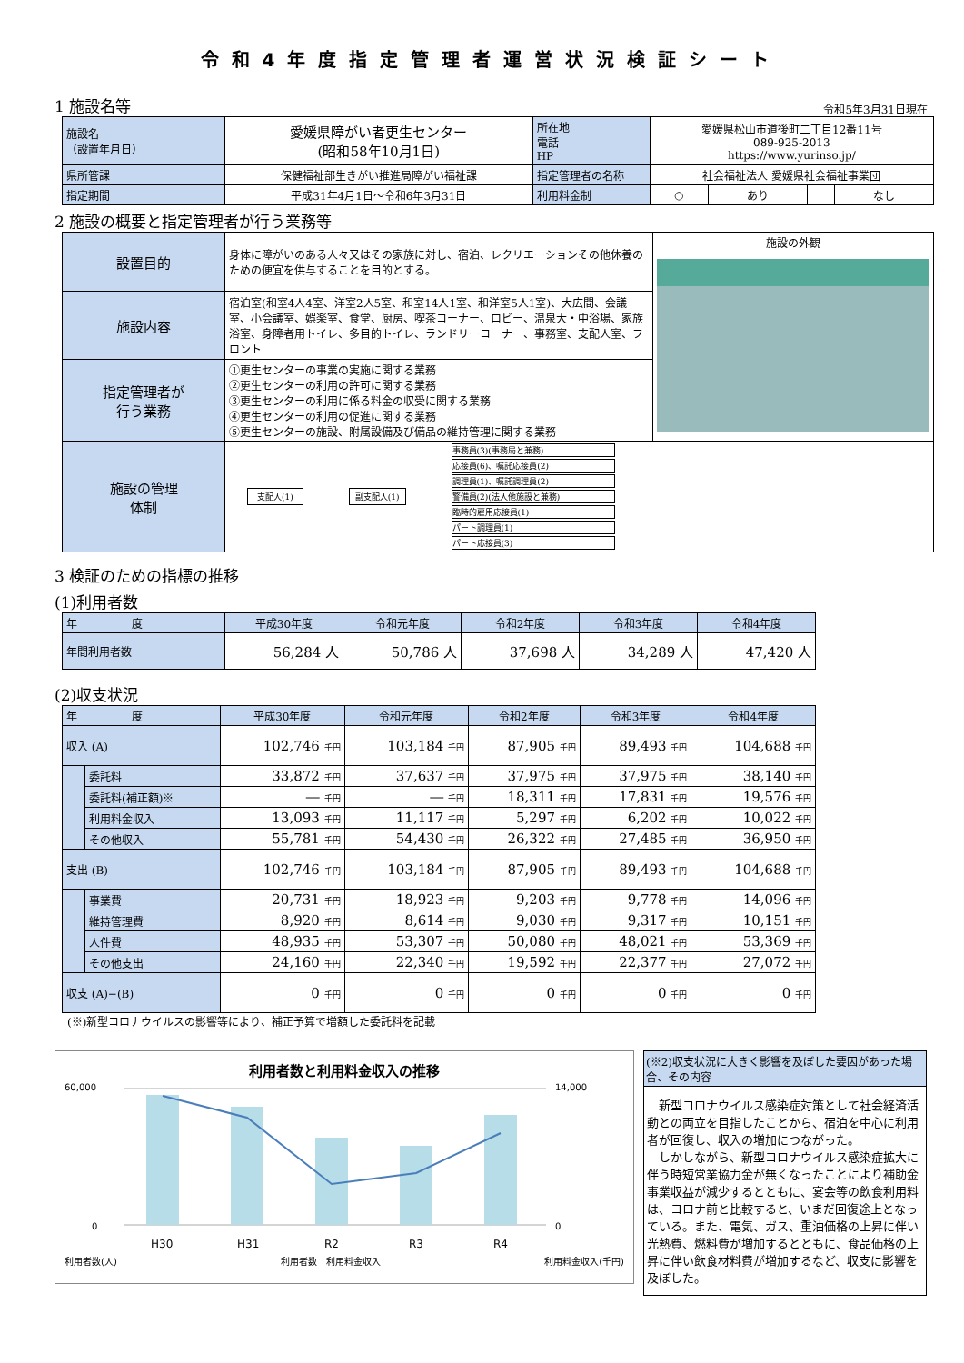令和4年度指定管理者運営状況検証シート
1 施設名等
令和5年3月31日現在
| 施設名 （設置年月日） | 愛媛県障がい者更生センター (昭和58年10月1日) | 所在地 電話 HP | 愛媛県松山市道後町二丁目12番11号 089-925-2013 https://www.yurinso.jp/ | | | |
| 県所管課 | 保健福祉部生きがい推進局障がい福祉課 | 指定管理者の名称 | 社会福祉法人 愛媛県社会福祉事業団 | | | |
| 指定期間 | 平成31年4月1日～令和6年3月31日 | 利用料金制 | ○ | あり | | なし |
2 施設の概要と指定管理者が行う業務等
| 設置目的 | 身体に障がいのある人々又はその家族に対し、宿泊、レクリエーションその他休養のための便宜を供与することを目的とする。 | 施設の外観 |
| 施設内容 | 宿泊室(和室4人4室、洋室2人5室、和室14人1室、和洋室5人1室)、大広間、会議室、小会議室、娯楽室、食堂、厨房、喫茶コーナー、ロビー、温泉大・中浴場、家族浴室、身障者用トイレ、多目的トイレ、ランドリーコーナー、事務室、支配人室、フロント | |
| 指定管理者が 行う業務 | ①更生センターの事業の実施に関する業務 ②更生センターの利用の許可に関する業務 ③更生センターの利用に係る料金の収受に関する業務 ④更生センターの利用の促進に関する業務 ⑤更生センターの施設、附属設備及び備品の維持管理に関する業務 | |
| 施設の管理 体制 | 支配人(1) 副支配人(1) 事務員(3)(事務局と兼務) 応接員(6)、嘱託応接員(2) 調理員(1)、嘱託調理員(2) 警備員(2)(法人他施設と兼務) 臨時的雇用応接員(1) パート調理員(1) パート応接員(3) | |
3 検証のための指標の推移
(1)利用者数
| 年 度 | 平成30年度 | 令和元年度 | 令和2年度 | 令和3年度 | 令和4年度 |
| 年間利用者数 | 56,284 人 | 50,786 人 | 37,698 人 | 34,289 人 | 47,420 人 |
(2)収支状況
| 年 度 | | 平成30年度 | 令和元年度 | 令和2年度 | 令和3年度 | 令和4年度 |
| 収入 (A) | | 102,746 千円 | 103,184 千円 | 87,905 千円 | 89,493 千円 | 104,688 千円 |
| | 委託料 | 33,872 千円 | 37,637 千円 | 37,975 千円 | 37,975 千円 | 38,140 千円 |
| | 委託料(補正額)※ | ― 千円 | ― 千円 | 18,311 千円 | 17,831 千円 | 19,576 千円 |
| | 利用料金収入 | 13,093 千円 | 11,117 千円 | 5,297 千円 | 6,202 千円 | 10,022 千円 |
| | その他収入 | 55,781 千円 | 54,430 千円 | 26,322 千円 | 27,485 千円 | 36,950 千円 |
| 支出 (B) | | 102,746 千円 | 103,184 千円 | 87,905 千円 | 89,493 千円 | 104,688 千円 |
| | 事業費 | 20,731 千円 | 18,923 千円 | 9,203 千円 | 9,778 千円 | 14,096 千円 |
| | 維持管理費 | 8,920 千円 | 8,614 千円 | 9,030 千円 | 9,317 千円 | 10,151 千円 |
| | 人件費 | 48,935 千円 | 53,307 千円 | 50,080 千円 | 48,021 千円 | 53,369 千円 |
| | その他支出 | 24,160 千円 | 22,340 千円 | 19,592 千円 | 22,377 千円 | 27,072 千円 |
| 収支 (A)−(B) | | 0 千円 | 0 千円 | 0 千円 | 0 千円 | 0 千円 |
(※)新型コロナウイルスの影響等により、補正予算で増額した委託料を記載
利用者数と利用料金収入の推移
60,000
0
14,000
0
H30
H31
R2
R3
R4
利用者数(人) 利用者数　利用料金収入 利用料金収入(千円)
(※2)収支状況に大きく影響を及ぼした要因があった場合、その内容
　新型コロナウイルス感染症対策として社会経済活動との両立を目指したことから、宿泊を中心に利用者が回復し、収入の増加につながった。
　しかしながら、新型コロナウイルス感染症拡大に伴う時短営業協力金が無くなったことにより補助金事業収益が減少するとともに、宴会等の飲食利用料は、コロナ前と比較すると、いまだ回復途上となっている。また、電気、ガス、重油価格の上昇に伴い光熱費、燃料費が増加するとともに、食品価格の上昇に伴い飲食材料費が増加するなど、収支に影響を及ぼした。